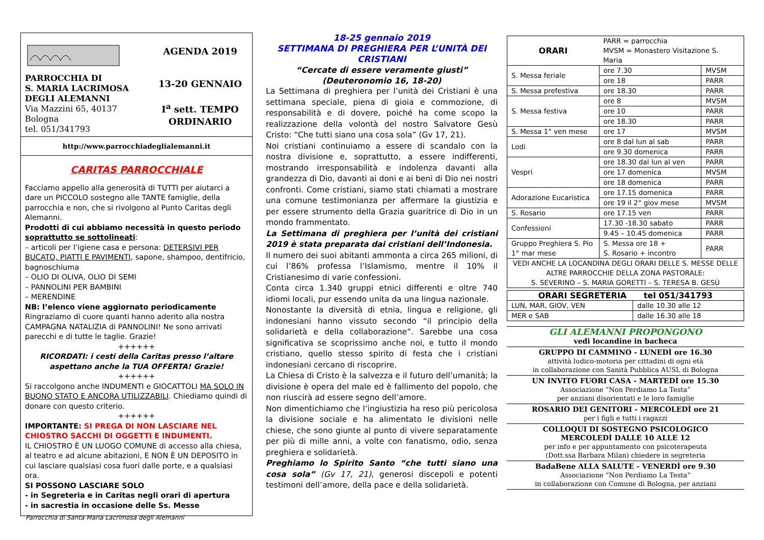PARROCCHIA DI
S. MARIA LACRIMOSA
DEGLI ALEMANNI
Via Mazzini 65, 40137 Bologna
tel. 051/341793
AGENDA 2019
13-20 GENNAIO
I<sup>a</sup> sett. TEMPO ORDINARIO
http://www.parrocchiadeglialemanni.it
CARITAS PARROCCHIALE
Facciamo appello alla generosità di TUTTI per aiutarci a dare un PICCOLO sostegno alle TANTE famiglie, della parrocchia e non, che si rivolgono al Punto Caritas degli Alemanni.
Prodotti di cui abbiamo necessità in questo periodo soprattutto se sottolineati:
– articoli per l’igiene casa e persona: DETERSIVI PER BUCATO, PIATTI E PAVIMENTI, sapone, shampoo, dentifricio, bagnoschiuma
– OLIO DI OLIVA, OLIO DI SEMI
– PANNOLINI PER BAMBINI
– MERENDINE
NB: l’elenco viene aggiornato periodicamente
Ringraziamo di cuore quanti hanno aderito alla nostra CAMPAGNA NATALIZIA di PANNOLINI! Ne sono arrivati parecchi e di tutte le taglie. Grazie!
++++++
RICORDATI: i cesti della Caritas presso l’altare aspettano anche la TUA OFFERTA! Grazie!
++++++
Si raccolgono anche INDUMENTI e GIOCATTOLI MA SOLO IN BUONO STATO E ANCORA UTILIZZABILI. Chiediamo quindi di donare con questo criterio.
++++++
IMPORTANTE: SI PREGA DI NON LASCIARE NEL CHIOSTRO SACCHI DI OGGETTI E INDUMENTI.
IL CHIOSTRO È UN LUOGO COMUNE di accesso alla chiesa, al teatro e ad alcune abitazioni, E NON È UN DEPOSITO in cui lasciare qualsiasi cosa fuori dalle porte, e a qualsiasi ora.
SI POSSONO LASCIARE SOLO
- in Segreteria e in Caritas negli orari di apertura
- in sacrestia in occasione delle Ss. Messe
18-25 gennaio 2019
SETTIMANA DI PREGHIERA PER L’UNITÀ DEI CRISTIANI
“Cercate di essere veramente giusti”
(Deuteronomio 16, 18-20)
La Settimana di preghiera per l’unità dei Cristiani è una settimana speciale, piena di gioia e commozione, di responsabilità e di dovere, poiché ha come scopo la realizzazione della volontà del nostro Salvatore Gesù Cristo: “Che tutti siano una cosa sola” (Gv 17, 21).
Noi cristiani continuiamo a essere di scandalo con la nostra divisione e, soprattutto, a essere indifferenti, mostrando irresponsabilità e indolenza davanti alla grandezza di Dio, davanti ai doni e ai beni di Dio nei nostri confronti. Come cristiani, siamo stati chiamati a mostrare una comune testimonianza per affermare la giustizia e per essere strumento della Grazia guaritrice di Dio in un mondo frammentato.
La Settimana di preghiera per l’unità dei cristiani 2019 è stata preparata dai cristiani dell’Indonesia.
Il numero dei suoi abitanti ammonta a circa 265 milioni, di cui l’86% professa l’Islamismo, mentre il 10% il Cristianesimo di varie confessioni.
Conta circa 1.340 gruppi etnici differenti e oltre 740 idiomi locali, pur essendo unita da una lingua nazionale.
Nonostante la diversità di etnia, lingua e religione, gli indonesiani hanno vissuto secondo “il principio della solidarietà e della collaborazione”. Sarebbe una cosa significativa se scoprissimo anche noi, e tutto il mondo cristiano, quello stesso spirito di festa che i cristiani indonesiani cercano di riscoprire.
La Chiesa di Cristo è la salvezza e il futuro dell’umanità; la divisione è opera del male ed è fallimento del popolo, che non riuscirà ad essere segno dell’amore.
Non dimentichiamo che l’ingiustizia ha reso più pericolosa la divisione sociale e ha alimentato le divisioni nelle chiese, che sono giunte al punto di vivere separatamente per più di mille anni, a volte con fanatismo, odio, senza preghiera e solidarietà.
Preghiamo lo Spirito Santo “che tutti siano una cosa sola” (Gv 17, 21), generosi discepoli e potenti testimoni dell’amore, della pace e della solidarietà.
| ORARI | PARR = parrocchia MVSM = Monastero Visitazione S. Maria | |
| S. Messa feriale | ore 7.30 | MVSM |
| | ore 18 | PARR |
| S. Messa prefestiva | ore 18.30 | PARR |
| S. Messa festiva | ore 8 | MVSM |
| | ore 10 | PARR |
| | ore 18.30 | PARR |
| S. Messa 1° ven mese | ore 17 | MVSM |
| Lodi | ore 8 dal lun al sab | PARR |
| | ore 9.30 domenica | PARR |
| Vespri | ore 18.30 dal lun al ven | PARR |
| | ore 17 domenica | MVSM |
| | ore 18 domenica | PARR |
| Adorazione Eucaristica | ore 17.15 domenica | PARR |
| | ore 19 il 2° giov mese | MVSM |
| S. Rosario | ore 17.15 ven | PARR |
| Confessioni | 17.30 -18.30 sabato | PARR |
| | 9.45 – 10.45 domenica | PARR |
| Gruppo Preghiera S. Pio 1° mar mese | S. Messa ore 18 + S. Rosario + incontro | PARR |
| VEDI ANCHE LA LOCANDINA DEGLI ORARI DELLE S. MESSE DELLE ALTRE PARROCCHIE DELLA ZONA PASTORALE: S. SEVERINO – S. MARIA GORETTI – S. TERESA B. GESÙ | | |
| ORARI SEGRETERIA tel 051/341793 | |
| LUN, MAR, GIOV, VEN | dalle 10.30 alle 12 |
| MER e SAB | dalle 16.30 alle 18 |
GLI ALEMANNI PROPONGONO
vedi locandine in bacheca
GRUPPO DI CAMMINO - LUNEDÌ ore 16.30
attività ludico-motoria per cittadini di ogni età
in collaborazione con Sanità Pubblica AUSL di Bologna
UN INVITO FUORI CASA - MARTEDÌ ore 15.30
Associazione “Non Perdiamo La Testa”
per anziani disorientati e le loro famiglie
ROSARIO DEI GENITORI - MERCOLEDÌ ore 21
per i figli e tutti i ragazzi
COLLOQUI DI SOSTEGNO PSICOLOGICO
MERCOLEDÌ DALLE 10 ALLE 12
per info e per appuntamento con psicoterapeuta
(Dott.ssa Barbara Milan) chiedere in segreteria
BadaBene ALLA SALUTE - VENERDÌ ore 9.30
Associazione “Non Perdiamo La Testa”
in collaborazione con Comune di Bologna, per anziani
Parrocchia di Santa Maria Lacrimosa degli Alemanni